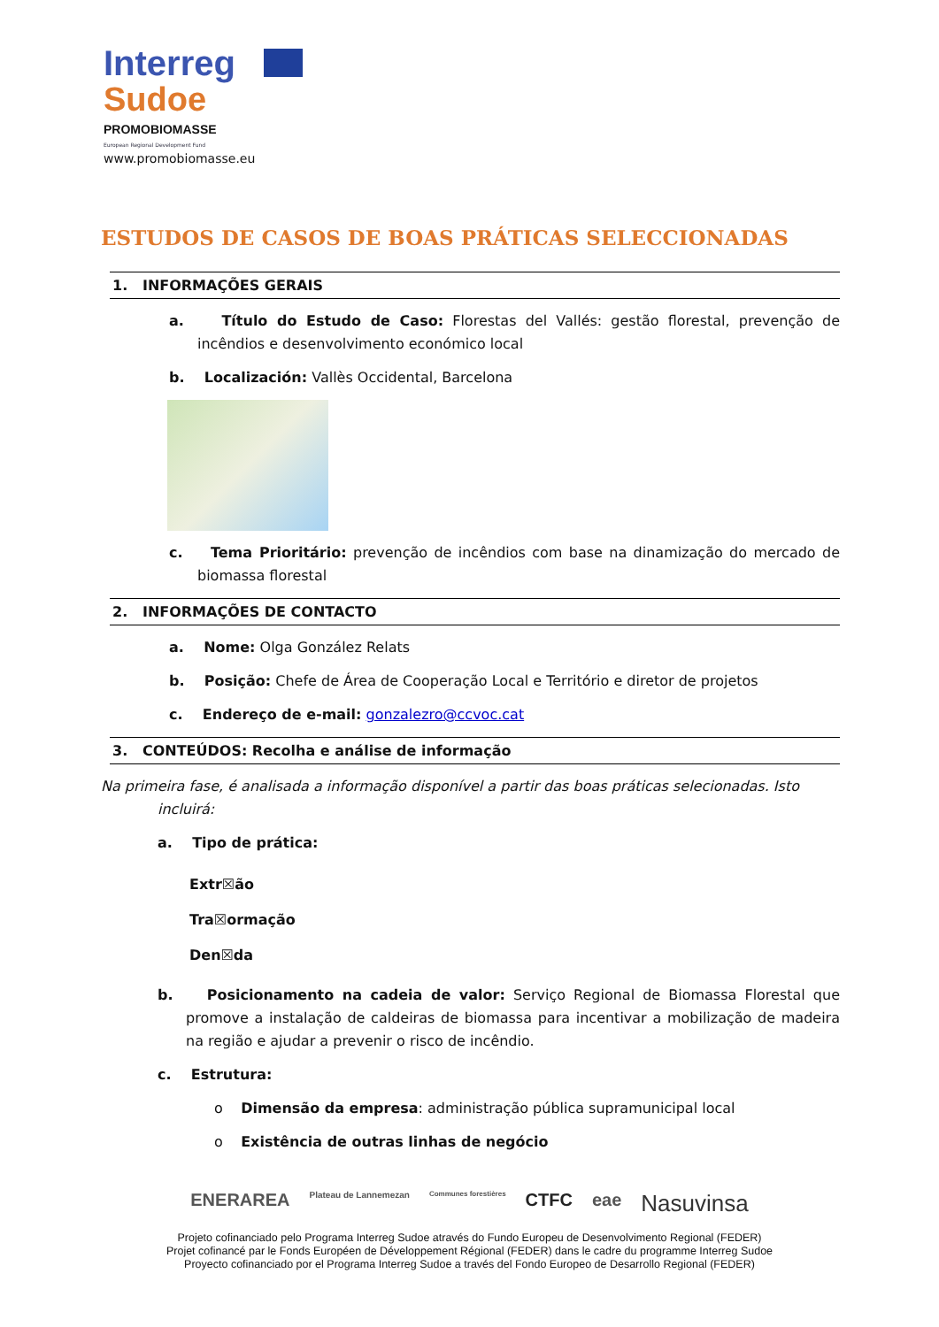Interreg
Sudoe
PROMOBIOMASSE
European Regional Development Fund
www.promobiomasse.eu
ESTUDOS DE CASOS DE BOAS PRÁTICAS SELECCIONADAS
1. INFORMAÇÕES GERAIS
a. Título do Estudo de Caso: Florestas del Vallés: gestão florestal, prevenção de incêndios e desenvolvimento económico local
b. Localización: Vallès Occidental, Barcelona
c. Tema Prioritário: prevenção de incêndios com base na dinamização do mercado de biomassa florestal
2. INFORMAÇÕES DE CONTACTO
a. Nome: Olga González Relats
b. Posição: Chefe de Área de Cooperação Local e Território e diretor de projetos
c. Endereço de e-mail: gonzalezro@ccvoc.cat
3. CONTEÚDOS: Recolha e análise de informação
Na primeira fase, é analisada a informação disponível a partir das boas práticas selecionadas. Isto incluirá:
a. Tipo de prática:
Extr☒ão
Tra☒ormação
Den☒da
b. Posicionamento na cadeia de valor: Serviço Regional de Biomassa Florestal que promove a instalação de caldeiras de biomassa para incentivar a mobilização de madeira na região e ajudar a prevenir o risco de incêndio.
c. Estrutura:
o Dimensão da empresa: administração pública supramunicipal local
o Existência de outras linhas de negócio
ENERAREA Plateau de Lannemezan Communes forestières CTFC eae Nasuvinsa
Projeto cofinanciado pelo Programa Interreg Sudoe através do Fundo Europeu de Desenvolvimento Regional (FEDER)
Projet cofinancé par le Fonds Européen de Développement Régional (FEDER) dans le cadre du programme Interreg Sudoe
Proyecto cofinanciado por el Programa Interreg Sudoe a través del Fondo Europeo de Desarrollo Regional (FEDER)